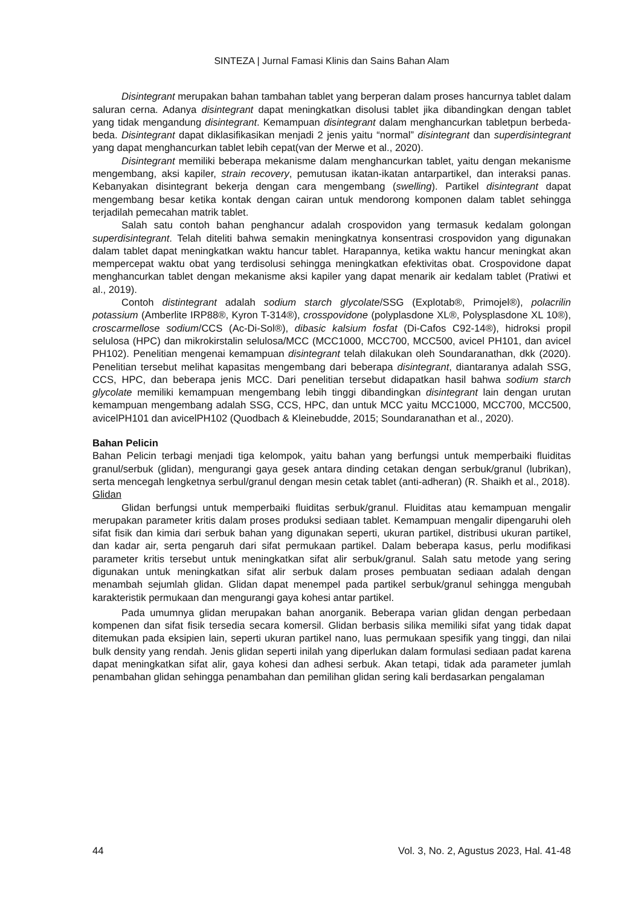SINTEZA | Jurnal Famasi Klinis dan Sains Bahan Alam
Disintegrant merupakan bahan tambahan tablet yang berperan dalam proses hancurnya tablet dalam saluran cerna. Adanya disintegrant dapat meningkatkan disolusi tablet jika dibandingkan dengan tablet yang tidak mengandung disintegrant. Kemampuan disintegrant dalam menghancurkan tabletpun berbeda-beda. Disintegrant dapat diklasifikasikan menjadi 2 jenis yaitu “normal” disintegrant dan superdisintegrant yang dapat menghancurkan tablet lebih cepat(van der Merwe et al., 2020).
Disintegrant memiliki beberapa mekanisme dalam menghancurkan tablet, yaitu dengan mekanisme mengembang, aksi kapiler, strain recovery, pemutusan ikatan-ikatan antarpartikel, dan interaksi panas. Kebanyakan disintegrant bekerja dengan cara mengembang (swelling). Partikel disintegrant dapat mengembang besar ketika kontak dengan cairan untuk mendorong komponen dalam tablet sehingga terjadilah pemecahan matrik tablet.
Salah satu contoh bahan penghancur adalah crospovidon yang termasuk kedalam golongan superdisintegrant. Telah diteliti bahwa semakin meningkatnya konsentrasi crospovidon yang digunakan dalam tablet dapat meningkatkan waktu hancur tablet. Harapannya, ketika waktu hancur meningkat akan mempercepat waktu obat yang terdisolusi sehingga meningkatkan efektivitas obat. Crospovidone dapat menghancurkan tablet dengan mekanisme aksi kapiler yang dapat menarik air kedalam tablet (Pratiwi et al., 2019).
Contoh distintegrant adalah sodium starch glycolate/SSG (Explotab®, Primojel®), polacrilin potassium (Amberlite IRP88®, Kyron T-314®), crosspovidone (polyplasdone XL®, Polysplasdone XL 10®), croscarmellose sodium/CCS (Ac-Di-Sol®), dibasic kalsium fosfat (Di-Cafos C92-14®), hidroksi propil selulosa (HPC) dan mikrokirstalin selulosa/MCC (MCC1000, MCC700, MCC500, avicel PH101, dan avicel PH102). Penelitian mengenai kemampuan disintegrant telah dilakukan oleh Soundaranathan, dkk (2020). Penelitian tersebut melihat kapasitas mengembang dari beberapa disintegrant, diantaranya adalah SSG, CCS, HPC, dan beberapa jenis MCC. Dari penelitian tersebut didapatkan hasil bahwa sodium starch glycolate memiliki kemampuan mengembang lebih tinggi dibandingkan disintegrant lain dengan urutan kemampuan mengembang adalah SSG, CCS, HPC, dan untuk MCC yaitu MCC1000, MCC700, MCC500, avicelPH101 dan avicelPH102 (Quodbach & Kleinebudde, 2015; Soundaranathan et al., 2020).
Bahan Pelicin
Bahan Pelicin terbagi menjadi tiga kelompok, yaitu bahan yang berfungsi untuk memperbaiki fluiditas granul/serbuk (glidan), mengurangi gaya gesek antara dinding cetakan dengan serbuk/granul (lubrikan), serta mencegah lengketnya serbul/granul dengan mesin cetak tablet (anti-adheran) (R. Shaikh et al., 2018).
Glidan
Glidan berfungsi untuk memperbaiki fluiditas serbuk/granul. Fluiditas atau kemampuan mengalir merupakan parameter kritis dalam proses produksi sediaan tablet. Kemampuan mengalir dipengaruhi oleh sifat fisik dan kimia dari serbuk bahan yang digunakan seperti, ukuran partikel, distribusi ukuran partikel, dan kadar air, serta pengaruh dari sifat permukaan partikel. Dalam beberapa kasus, perlu modifikasi parameter kritis tersebut untuk meningkatkan sifat alir serbuk/granul. Salah satu metode yang sering digunakan untuk meningkatkan sifat alir serbuk dalam proses pembuatan sediaan adalah dengan menambah sejumlah glidan. Glidan dapat menempel pada partikel serbuk/granul sehingga mengubah karakteristik permukaan dan mengurangi gaya kohesi antar partikel.
Pada umumnya glidan merupakan bahan anorganik. Beberapa varian glidan dengan perbedaan kompenen dan sifat fisik tersedia secara komersil. Glidan berbasis silika memiliki sifat yang tidak dapat ditemukan pada eksipien lain, seperti ukuran partikel nano, luas permukaan spesifik yang tinggi, dan nilai bulk density yang rendah. Jenis glidan seperti inilah yang diperlukan dalam formulasi sediaan padat karena dapat meningkatkan sifat alir, gaya kohesi dan adhesi serbuk. Akan tetapi, tidak ada parameter jumlah penambahan glidan sehingga penambahan dan pemilihan glidan sering kali berdasarkan pengalaman
44 Vol. 3, No. 2, Agustus 2023, Hal. 41-48